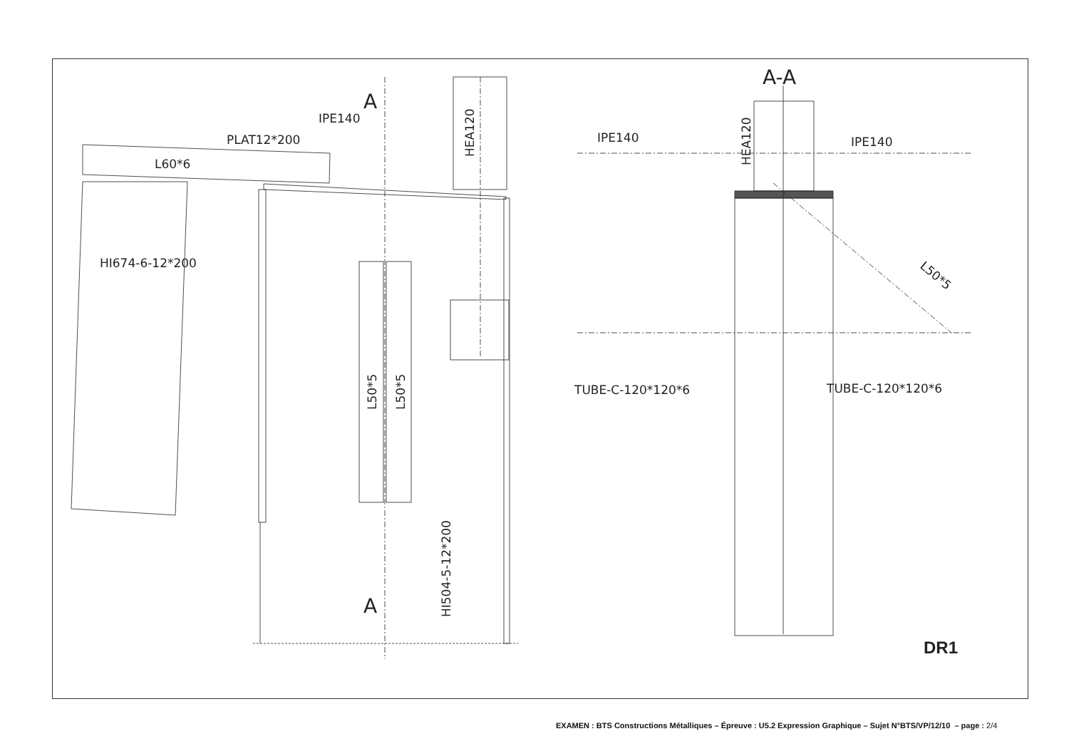IPE140
PLAT12*200
L60*6
HI674-6-12*200
A
A
A-A
IPE140
IPE140
TUBE-C-120*120*6
TUBE-C-120*120*6
HEA120
HEA120
L50*5
L50*5
HI504-5-12*200
L50*5
DR1
EXAMEN : BTS Constructions Métalliques – Épreuve : U5.2 Expression Graphique – Sujet N°BTS/VP/12/10 – page : 2/4